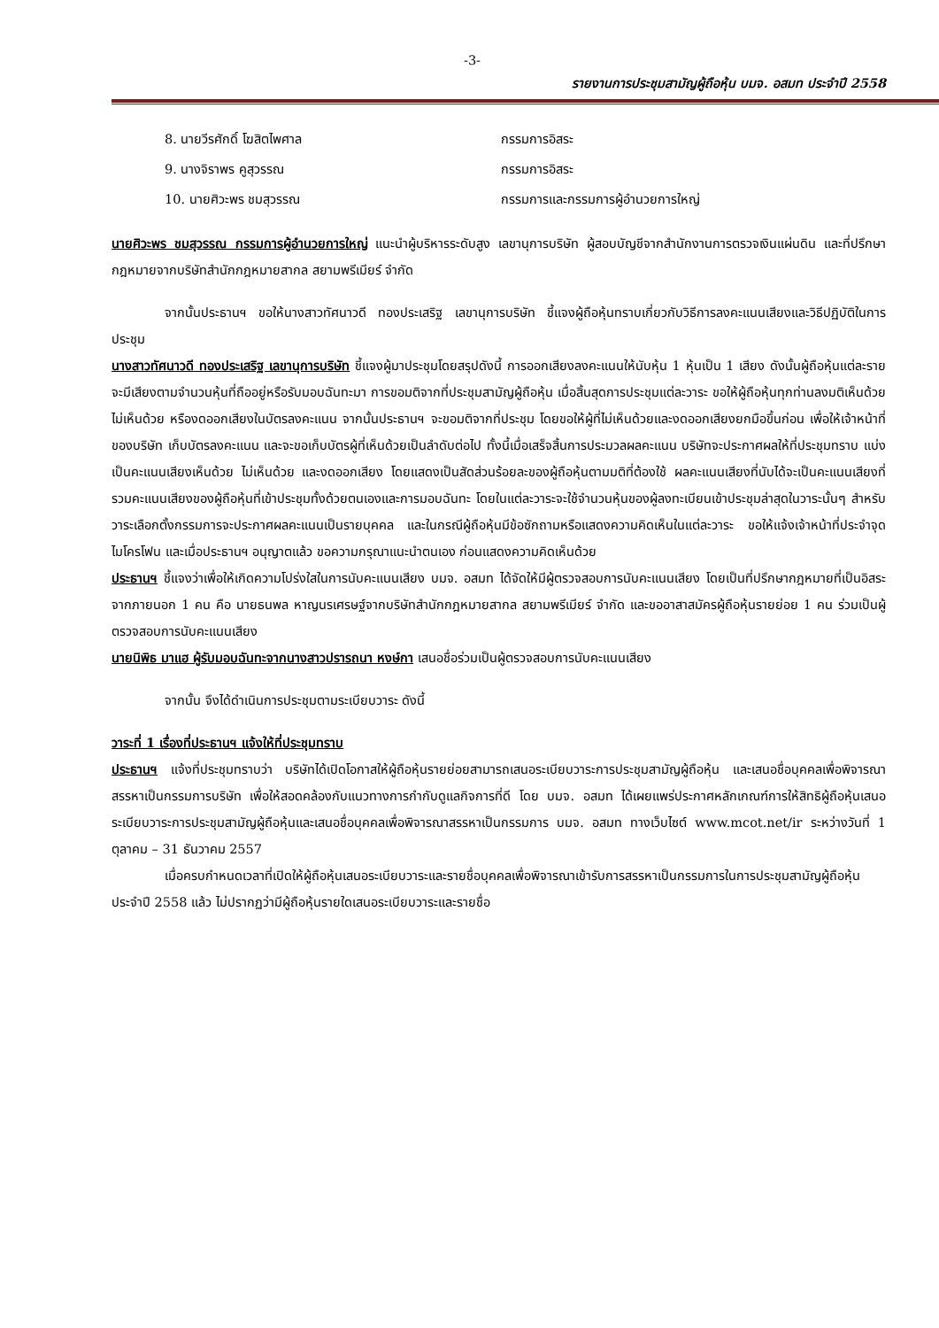-3-
รายงานการประชุมสามัญผู้ถือหุ้น บมจ. อสมท ประจำปี 2558
8. นายวีรศักดิ์ โฆสิตไพศาล กรรมการอิสระ
9. นางจิราพร คูสุวรรณ กรรมการอิสระ
10. นายศิวะพร ชมสุวรรณ กรรมการและกรรมการผู้อำนวยการใหญ่
นายศิวะพร ชมสุวรรณ กรรมการผู้อำนวยการใหญ่ แนะนำผู้บริหารระดับสูง เลขานุการบริษัท ผู้สอบบัญชีจากสำนักงานการตรวจเงินแผ่นดิน และที่ปรึกษากฎหมายจากบริษัทสำนักกฎหมายสากล สยามพรีเมียร์ จำกัด
จากนั้นประธานฯ ขอให้นางสาวทัศนาวดี ทองประเสริฐ เลขานุการบริษัท ชี้แจงผู้ถือหุ้นทราบเกี่ยวกับวิธีการลงคะแนนเสียงและวิธีปฏิบัติในการประชุม
นางสาวทัศนาวดี ทองประเสริฐ เลขานุการบริษัท ชี้แจงผู้มาประชุมโดยสรุปดังนี้ การออกเสียงลงคะแนนให้นับหุ้น 1 หุ้นเป็น 1 เสียง ดังนั้นผู้ถือหุ้นแต่ละราย จะมีเสียงตามจำนวนหุ้นที่ถืออยู่หรือรับมอบฉันทะมา การขอมติจากที่ประชุมสามัญผู้ถือหุ้น เมื่อสิ้นสุดการประชุมแต่ละวาระ ขอให้ผู้ถือหุ้นทุกท่านลงมติเห็นด้วย ไม่เห็นด้วย หรืองดออกเสียงในบัตรลงคะแนน จากนั้นประธานฯ จะขอมติจากที่ประชุม โดยขอให้ผู้ที่ไม่เห็นด้วยและงดออกเสียงยกมือขึ้นก่อน เพื่อให้เจ้าหน้าที่ของบริษัท เก็บบัตรลงคะแนน และจะขอเก็บบัตรผู้ที่เห็นด้วยเป็นลำดับต่อไป ทั้งนี้เมื่อเสร็จสิ้นการประมวลผลคะแนน บริษัทจะประกาศผลให้ที่ประชุมทราบ แบ่งเป็นคะแนนเสียงเห็นด้วย ไม่เห็นด้วย และงดออกเสียง โดยแสดงเป็นสัดส่วนร้อยละของผู้ถือหุ้นตามมติที่ต้องใช้ ผลคะแนนเสียงที่นับได้จะเป็นคะแนนเสียงที่รวมคะแนนเสียงของผู้ถือหุ้นที่เข้าประชุมทั้งด้วยตนเองและการมอบฉันทะ โดยในแต่ละวาระจะใช้จำนวนหุ้นของผู้ลงทะเบียนเข้าประชุมล่าสุดในวาระนั้นๆ สำหรับวาระเลือกตั้งกรรมการจะประกาศผลคะแนนเป็นรายบุคคล และในกรณีผู้ถือหุ้นมีข้อซักถามหรือแสดงความคิดเห็นในแต่ละวาระ ขอให้แจ้งเจ้าหน้าที่ประจำจุดไมโครโฟน และเมื่อประธานฯ อนุญาตแล้ว ขอความกรุณาแนะนำตนเอง ก่อนแสดงความคิดเห็นด้วย
ประธานฯ ชี้แจงว่าเพื่อให้เกิดความโปร่งใสในการนับคะแนนเสียง บมจ. อสมท ได้จัดให้มีผู้ตรวจสอบการนับคะแนนเสียง โดยเป็นที่ปรึกษากฎหมายที่เป็นอิสระจากภายนอก 1 คน คือ นายธนพล หาญนรเศรษฐ์จากบริษัทสำนักกฎหมายสากล สยามพรีเมียร์ จำกัด และขออาสาสมัครผู้ถือหุ้นรายย่อย 1 คน ร่วมเป็นผู้ตรวจสอบการนับคะแนนเสียง
นายนิพิธ มาแฮ ผู้รับมอบฉันทะจากนางสาวปรารถนา หงษ์กา เสนอชื่อร่วมเป็นผู้ตรวจสอบการนับคะแนนเสียง
จากนั้น จึงได้ดำเนินการประชุมตามระเบียบวาระ ดังนี้
วาระที่ 1 เรื่องที่ประธานฯ แจ้งให้ที่ประชุมทราบ
ประธานฯ แจ้งที่ประชุมทราบว่า บริษัทได้เปิดโอกาสให้ผู้ถือหุ้นรายย่อยสามารถเสนอระเบียบวาระการประชุมสามัญผู้ถือหุ้น และเสนอชื่อบุคคลเพื่อพิจารณาสรรหาเป็นกรรมการบริษัท เพื่อให้สอดคล้องกับแนวทางการกำกับดูแลกิจการที่ดี โดย บมจ. อสมท ได้เผยแพร่ประกาศหลักเกณฑ์การให้สิทธิผู้ถือหุ้นเสนอระเบียบวาระการประชุมสามัญผู้ถือหุ้นและเสนอชื่อบุคคลเพื่อพิจารณาสรรหาเป็นกรรมการ บมจ. อสมท ทางเว็บไซต์ www.mcot.net/ir ระหว่างวันที่ 1 ตุลาคม – 31 ธันวาคม 2557
เมื่อครบกำหนดเวลาที่เปิดให้ผู้ถือหุ้นเสนอระเบียบวาระและรายชื่อบุคคลเพื่อพิจารณาเข้ารับการสรรหาเป็นกรรมการในการประชุมสามัญผู้ถือหุ้น ประจำปี 2558 แล้ว ไม่ปรากฏว่ามีผู้ถือหุ้นรายใดเสนอระเบียบวาระและรายชื่อ